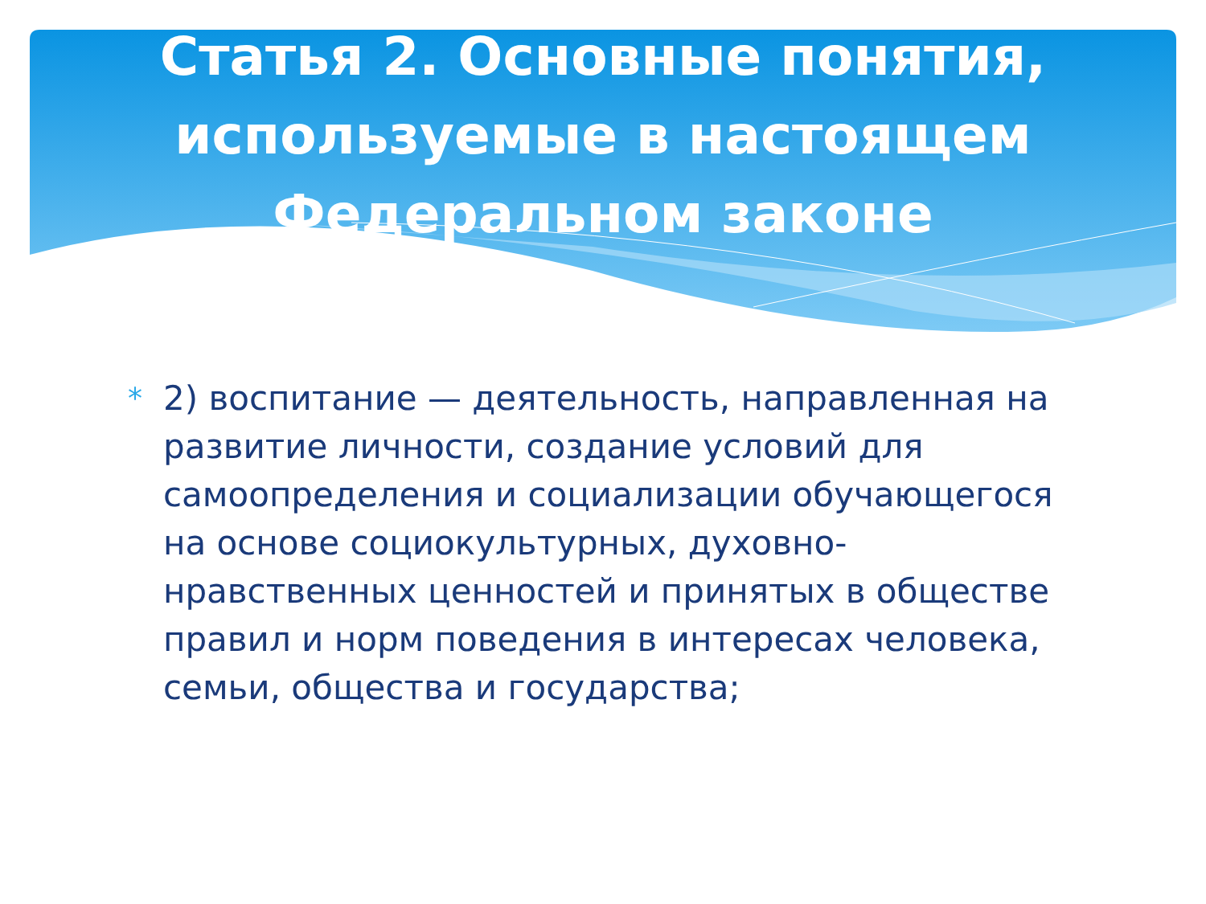Статья 2. Основные понятия, используемые в настоящем Федеральном законе
* 2) воспитание — деятельность, направленная на развитие личности, создание условий для самоопределения и социализации обучающегося на основе социокультурных, духовно-нравственных ценностей и принятых в обществе правил и норм поведения в интересах человека, семьи, общества и государства;